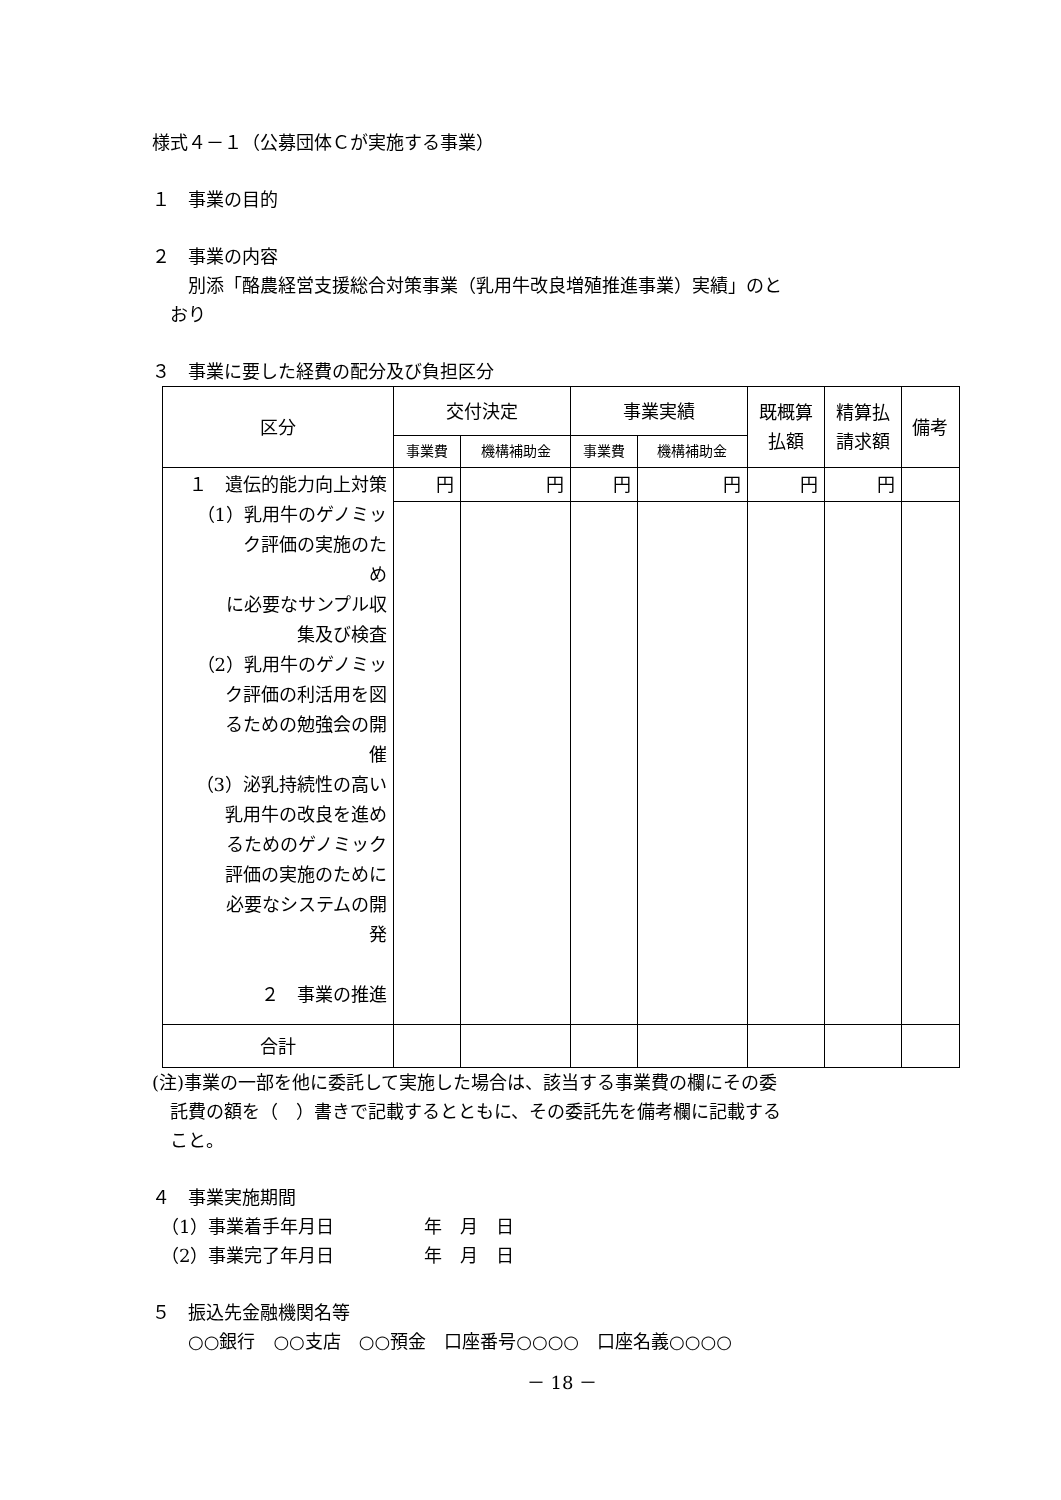様式４－１（公募団体Ｃが実施する事業）
１　事業の目的
２　事業の内容
　　別添「酪農経営支援総合対策事業（乳用牛改良増殖推進事業）実績」のと
　おり
３　事業に要した経費の配分及び負担区分
| 区分 | 交付決定 | | 事業実績 | | 既概算 払額 | 精算払 請求額 | 備考 |
| --- | --- | --- | --- | --- | --- | --- | --- |
| | 事業費 | 機構補助金 | 事業費 | 機構補助金 | | | |
| １ 遺伝的能力向上対策 （1）乳用牛のゲノミッ ク評価の実施のため に必要なサンプル収 集及び検査 （2）乳用牛のゲノミッ ク評価の利活用を図 るための勉強会の開 催 （3）泌乳持続性の高い 乳用牛の改良を進め るためのゲノミック 評価の実施のために 必要なシステムの開 発 ２ 事業の推進 | 円 | 円 | 円 | 円 | 円 | 円 | |
| 合計 | | | | | | | |
(注)事業の一部を他に委託して実施した場合は、該当する事業費の欄にその委
　託費の額を（　）書きで記載するとともに、その委託先を備考欄に記載する
　こと。
４　事業実施期間
　（1）事業着手年月日　　　　　年　月　日
　（2）事業完了年月日　　　　　年　月　日
５　振込先金融機関名等
　　○○銀行　○○支店　○○預金　口座番号○○○○　口座名義○○○○
－ 18 －